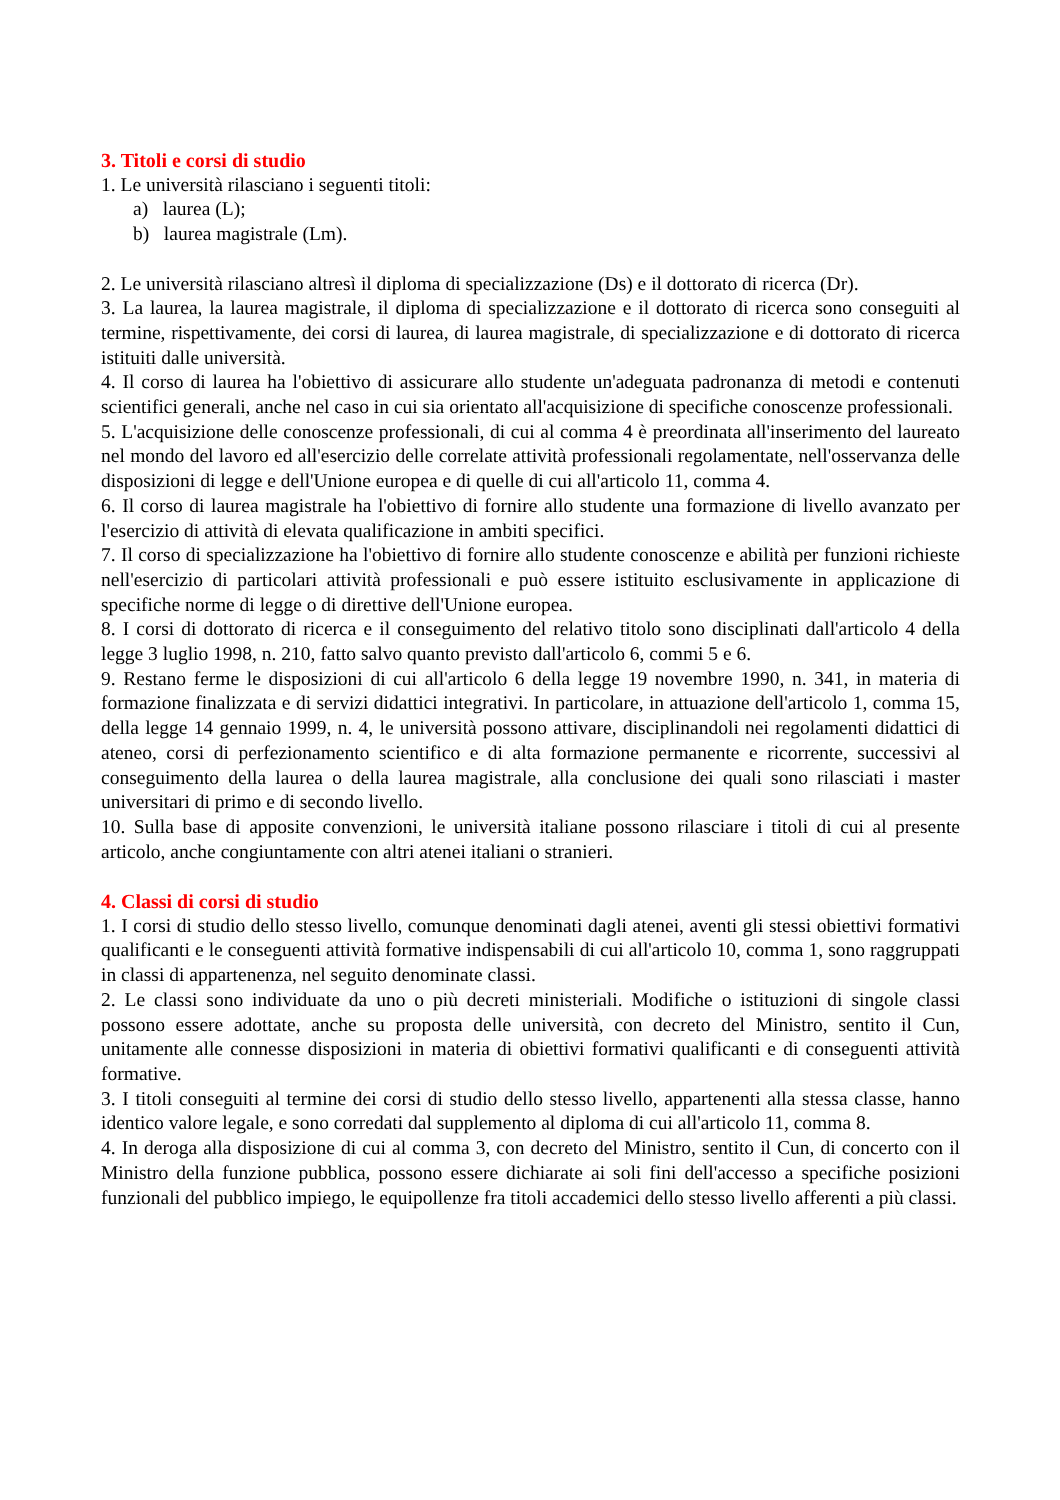3. Titoli e corsi di studio
1. Le università rilasciano i seguenti titoli:
a) laurea (L);
b) laurea magistrale (Lm).
2. Le università rilasciano altresì il diploma di specializzazione (Ds) e il dottorato di ricerca (Dr).
3. La laurea, la laurea magistrale, il diploma di specializzazione e il dottorato di ricerca sono conseguiti al termine, rispettivamente, dei corsi di laurea, di laurea magistrale, di specializzazione e di dottorato di ricerca istituiti dalle università.
4. Il corso di laurea ha l'obiettivo di assicurare allo studente un'adeguata padronanza di metodi e contenuti scientifici generali, anche nel caso in cui sia orientato all'acquisizione di specifiche conoscenze professionali.
5. L'acquisizione delle conoscenze professionali, di cui al comma 4 è preordinata all'inserimento del laureato nel mondo del lavoro ed all'esercizio delle correlate attività professionali regolamentate, nell'osservanza delle disposizioni di legge e dell'Unione europea e di quelle di cui all'articolo 11, comma 4.
6. Il corso di laurea magistrale ha l'obiettivo di fornire allo studente una formazione di livello avanzato per l'esercizio di attività di elevata qualificazione in ambiti specifici.
7. Il corso di specializzazione ha l'obiettivo di fornire allo studente conoscenze e abilità per funzioni richieste nell'esercizio di particolari attività professionali e può essere istituito esclusivamente in applicazione di specifiche norme di legge o di direttive dell'Unione europea.
8. I corsi di dottorato di ricerca e il conseguimento del relativo titolo sono disciplinati dall'articolo 4 della legge 3 luglio 1998, n. 210, fatto salvo quanto previsto dall'articolo 6, commi 5 e 6.
9. Restano ferme le disposizioni di cui all'articolo 6 della legge 19 novembre 1990, n. 341, in materia di formazione finalizzata e di servizi didattici integrativi. In particolare, in attuazione dell'articolo 1, comma 15, della legge 14 gennaio 1999, n. 4, le università possono attivare, disciplinandoli nei regolamenti didattici di ateneo, corsi di perfezionamento scientifico e di alta formazione permanente e ricorrente, successivi al conseguimento della laurea o della laurea magistrale, alla conclusione dei quali sono rilasciati i master universitari di primo e di secondo livello.
10. Sulla base di apposite convenzioni, le università italiane possono rilasciare i titoli di cui al presente articolo, anche congiuntamente con altri atenei italiani o stranieri.
4. Classi di corsi di studio
1. I corsi di studio dello stesso livello, comunque denominati dagli atenei, aventi gli stessi obiettivi formativi qualificanti e le conseguenti attività formative indispensabili di cui all'articolo 10, comma 1, sono raggruppati in classi di appartenenza, nel seguito denominate classi.
2. Le classi sono individuate da uno o più decreti ministeriali. Modifiche o istituzioni di singole classi possono essere adottate, anche su proposta delle università, con decreto del Ministro, sentito il Cun, unitamente alle connesse disposizioni in materia di obiettivi formativi qualificanti e di conseguenti attività formative.
3. I titoli conseguiti al termine dei corsi di studio dello stesso livello, appartenenti alla stessa classe, hanno identico valore legale, e sono corredati dal supplemento al diploma di cui all'articolo 11, comma 8.
4. In deroga alla disposizione di cui al comma 3, con decreto del Ministro, sentito il Cun, di concerto con il Ministro della funzione pubblica, possono essere dichiarate ai soli fini dell'accesso a specifiche posizioni funzionali del pubblico impiego, le equipollenze fra titoli accademici dello stesso livello afferenti a più classi.